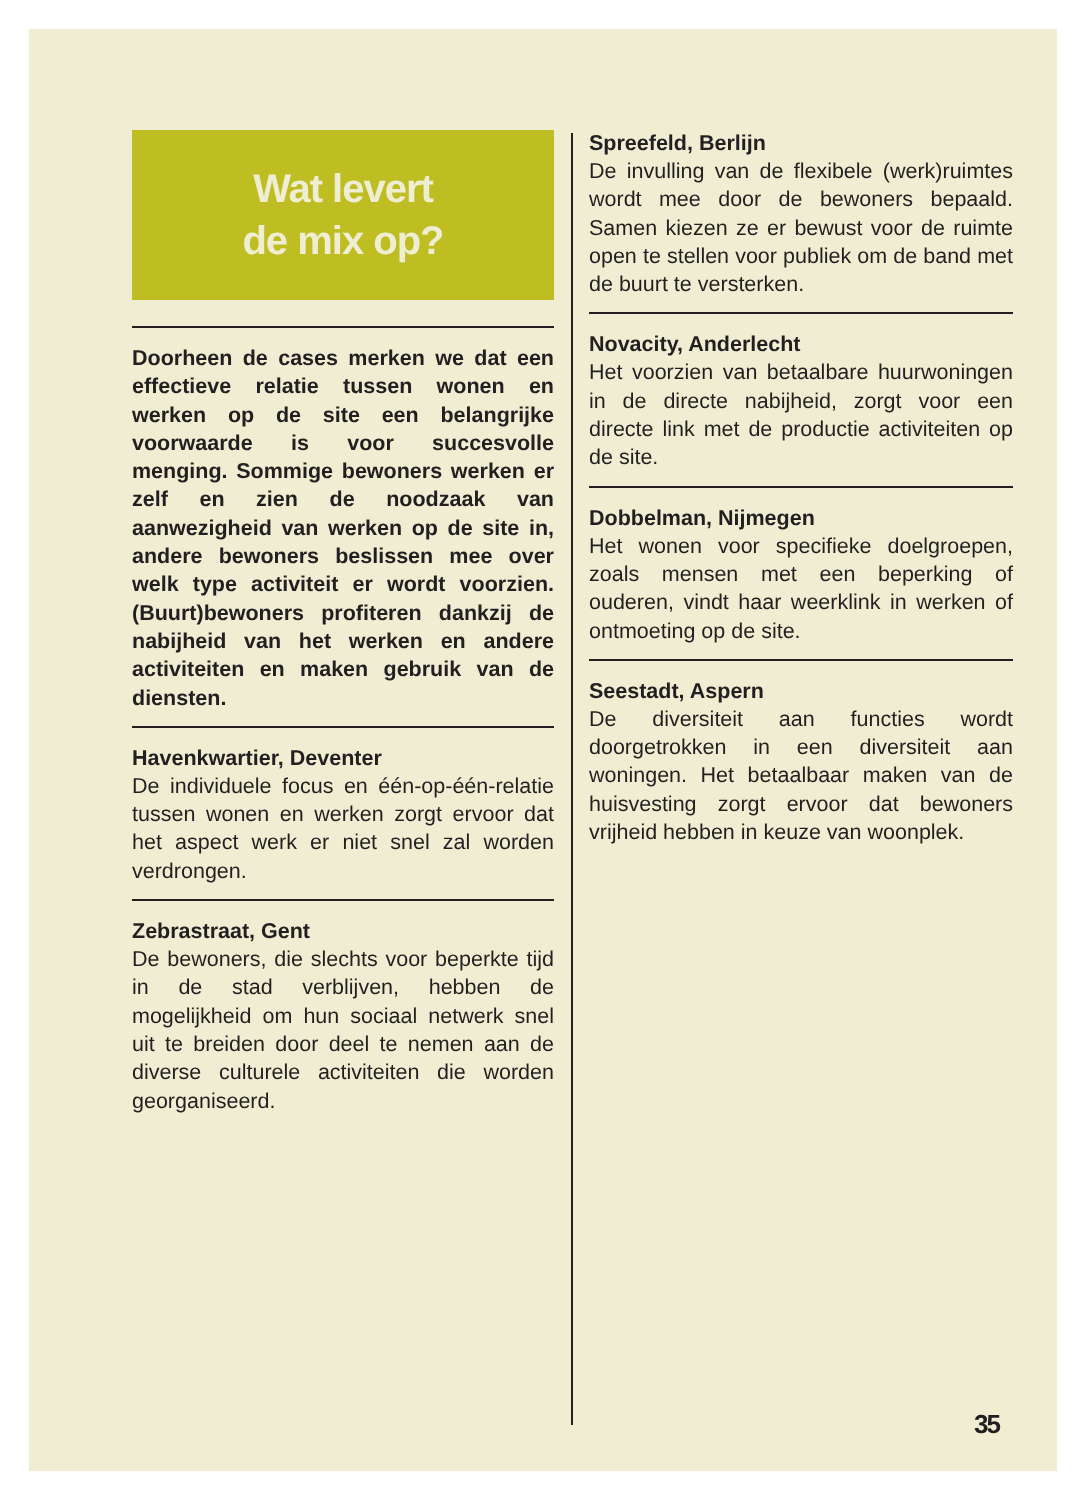Wat levert
de mix op?
Doorheen de cases merken we dat een effectieve relatie tussen wonen en werken op de site een belangrijke voorwaarde is voor succesvolle menging. Sommige bewoners werken er zelf en zien de noodzaak van aanwezigheid van werken op de site in, andere bewoners beslissen mee over welk type activiteit er wordt voorzien. (Buurt)bewoners profiteren dankzij de nabijheid van het werken en andere activiteiten en maken gebruik van de diensten.
Havenkwartier, Deventer
De individuele focus en één-op-één-relatie tussen wonen en werken zorgt ervoor dat het aspect werk er niet snel zal worden verdrongen.
Zebrastraat, Gent
De bewoners, die slechts voor beperkte tijd in de stad verblijven, hebben de mogelijkheid om hun sociaal netwerk snel uit te breiden door deel te nemen aan de diverse culturele activiteiten die worden georganiseerd.
Spreefeld, Berlijn
De invulling van de flexibele (werk)ruimtes wordt mee door de bewoners bepaald. Samen kiezen ze er bewust voor de ruimte open te stellen voor publiek om de band met de buurt te versterken.
Novacity, Anderlecht
Het voorzien van betaalbare huurwoningen in de directe nabijheid, zorgt voor een directe link met de productie activiteiten op de site.
Dobbelman, Nijmegen
Het wonen voor specifieke doelgroepen, zoals mensen met een beperking of ouderen, vindt haar weerklink in werken of ontmoeting op de site.
Seestadt, Aspern
De diversiteit aan functies wordt doorgetrokken in een diversiteit aan woningen. Het betaalbaar maken van de huisvesting zorgt ervoor dat bewoners vrijheid hebben in keuze van woonplek.
35